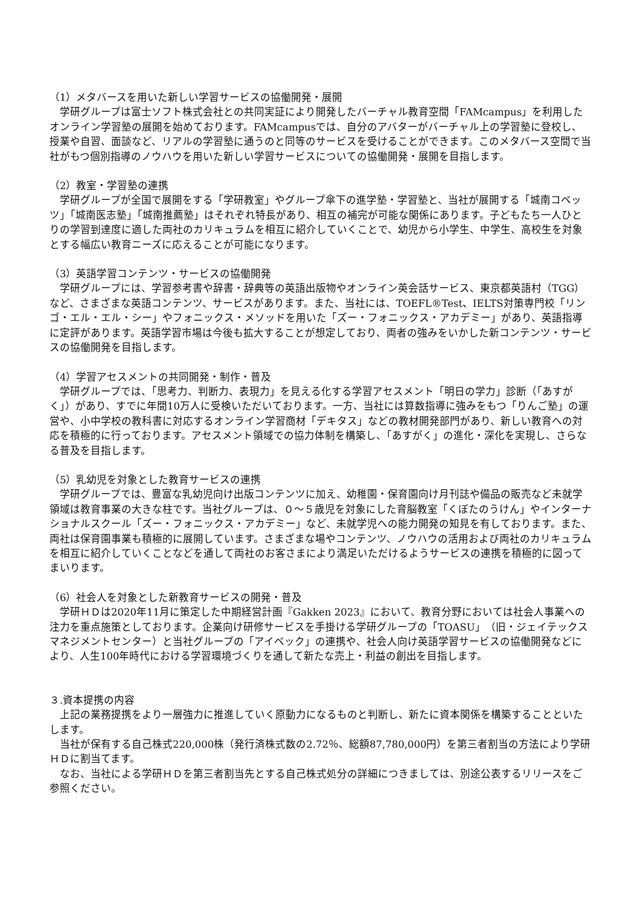（1）メタバースを用いた新しい学習サービスの協働開発・展開
　学研グループは富士ソフト株式会社との共同実証により開発したバーチャル教育空間「FAMcampus」を利用したオンライン学習塾の展開を始めております。FAMcampusでは、自分のアバターがバーチャル上の学習塾に登校し、授業や自習、面談など、リアルの学習塾に通うのと同等のサービスを受けることができます。このメタバース空間で当社がもつ個別指導のノウハウを用いた新しい学習サービスについての協働開発・展開を目指します。
（2）教室・学習塾の連携
　学研グループが全国で展開をする「学研教室」やグループ傘下の進学塾・学習塾と、当社が展開する「城南コベッツ」「城南医志塾」「城南推薦塾」はそれぞれ特長があり、相互の補完が可能な関係にあります。子どもたち一人ひとりの学習到達度に適した両社のカリキュラムを相互に紹介していくことで、幼児から小学生、中学生、高校生を対象とする幅広い教育ニーズに応えることが可能になります。
（3）英語学習コンテンツ・サービスの協働開発
　学研グループには、学習参考書や辞書・辞典等の英語出版物やオンライン英会話サービス、東京都英語村（TGG）など、さまざまな英語コンテンツ、サービスがあります。また、当社には、TOEFL®Test、IELTS対策専門校「リンゴ・エル・エル・シー」やフォニックス・メソッドを用いた「ズー・フォニックス・アカデミー」があり、英語指導に定評があります。英語学習市場は今後も拡大することが想定しており、両者の強みをいかした新コンテンツ・サービスの協働開発を目指します。
（4）学習アセスメントの共同開発・制作・普及
　学研グループでは、「思考力、判断力、表現力」を見える化する学習アセスメント「明日の学力」診断（「あすがく」）があり、すでに年間10万人に受検いただいております。一方、当社には算数指導に強みをもつ「りんご塾」の運営や、小中学校の教科書に対応するオンライン学習商材「デキタス」などの教材開発部門があり、新しい教育への対応を積極的に行っております。アセスメント領域での協力体制を構築し、「あすがく」の進化・深化を実現し、さらなる普及を目指します。
（5）乳幼児を対象とした教育サービスの連携
　学研グループでは、豊富な乳幼児向け出版コンテンツに加え、幼稚園・保育園向け月刊誌や備品の販売など未就学領域は教育事業の大きな柱です。当社グループは、０～５歳児を対象にした育脳教室「くぼたのうけん」やインターナショナルスクール「ズー・フォニックス・アカデミー」など、未就学児への能力開発の知見を有しております。また、両社は保育園事業も積極的に展開しています。さまざまな場やコンテンツ、ノウハウの活用および両社のカリキュラムを相互に紹介していくことなどを通して両社のお客さまにより満足いただけるようサービスの連携を積極的に図ってまいります。
（6）社会人を対象とした新教育サービスの開発・普及
　学研ＨＤは2020年11月に策定した中期経営計画『Gakken 2023』において、教育分野においては社会人事業への注力を重点施策としております。企業向け研修サービスを手掛ける学研グループの「TOASU」（旧・ジェイテックスマネジメントセンター）と当社グループの「アイベック」の連携や、社会人向け英語学習サービスの協働開発などにより、人生100年時代における学習環境づくりを通して新たな売上・利益の創出を目指します。
３.資本提携の内容
　上記の業務提携をより一層強力に推進していく原動力になるものと判断し、新たに資本関係を構築することといたします。
　当社が保有する自己株式220,000株（発行済株式数の2.72％、総額87,780,000円）を第三者割当の方法により学研ＨＤに割当てます。
　なお、当社による学研ＨＤを第三者割当先とする自己株式処分の詳細につきましては、別途公表するリリースをご参照ください。